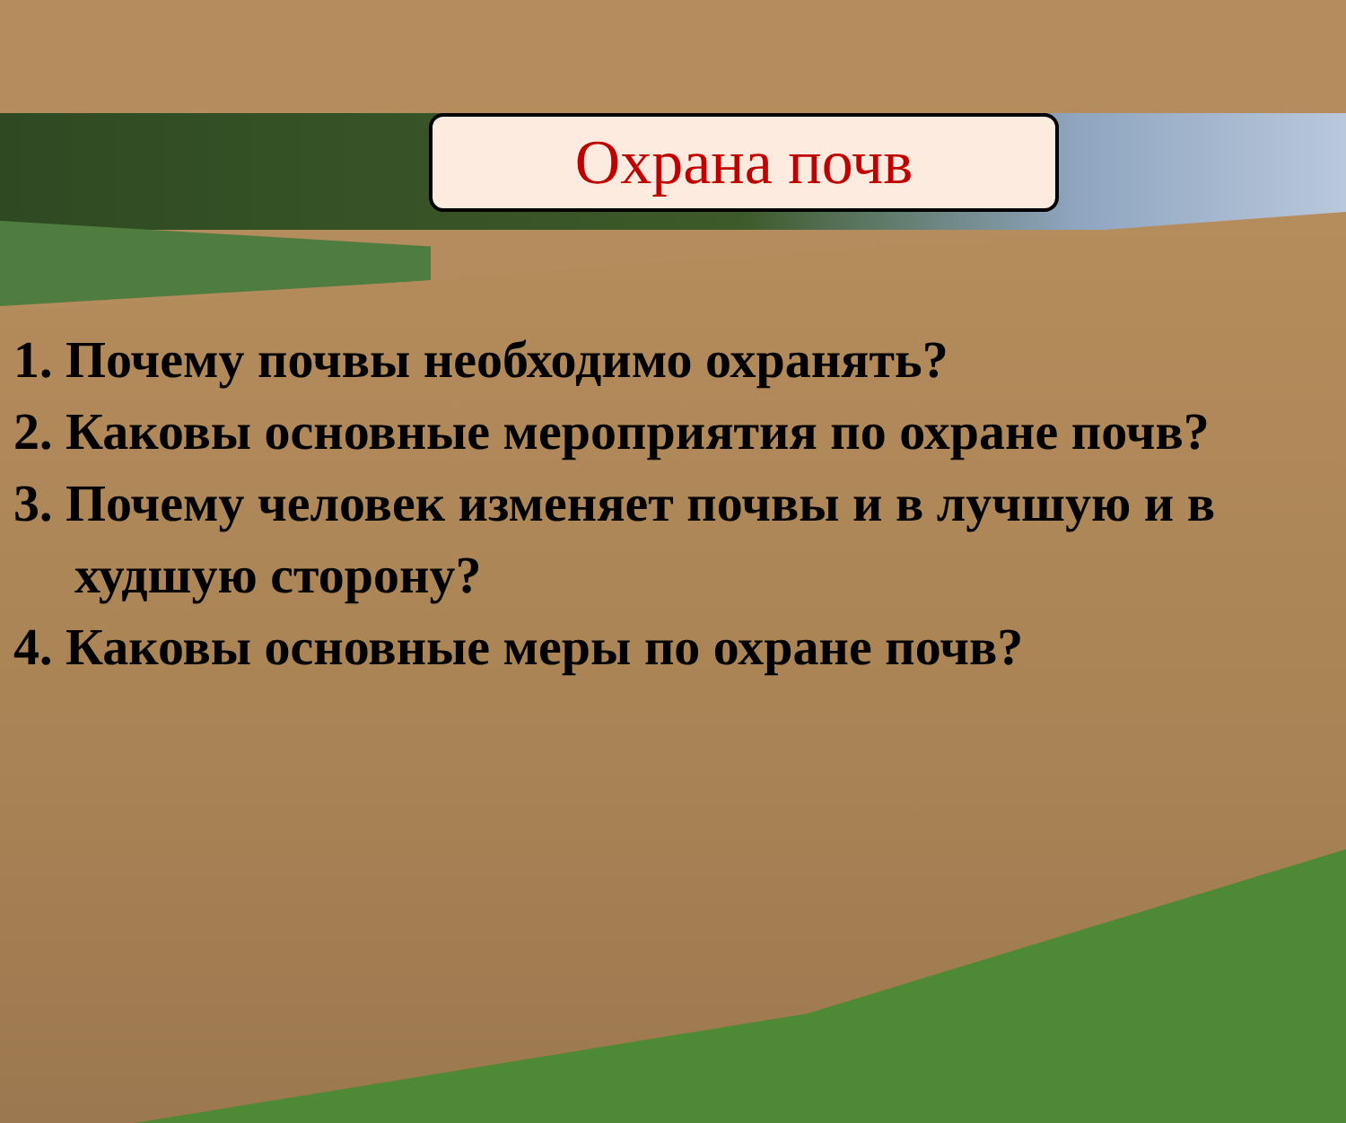Охрана почв
1. Почему почвы необходимо охранять?
2. Каковы основные мероприятия по охране почв?
3. Почему человек изменяет почвы и в лучшую и в худшую сторону?
4. Каковы основные меры по охране почв?